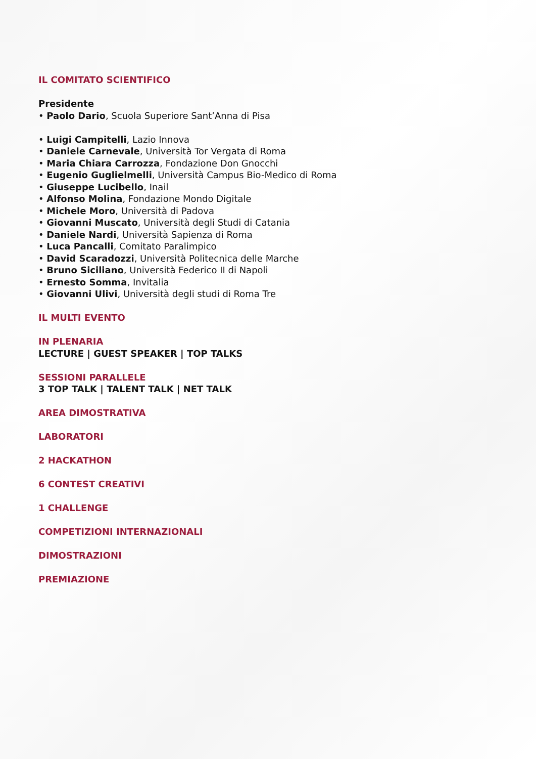IL COMITATO SCIENTIFICO
Presidente
• Paolo Dario, Scuola Superiore Sant’Anna di Pisa
• Luigi Campitelli, Lazio Innova
• Daniele Carnevale, Università Tor Vergata di Roma
• Maria Chiara Carrozza, Fondazione Don Gnocchi
• Eugenio Guglielmelli, Università Campus Bio-Medico di Roma
• Giuseppe Lucibello, Inail
• Alfonso Molina, Fondazione Mondo Digitale
• Michele Moro, Università di Padova
• Giovanni Muscato, Università degli Studi di Catania
• Daniele Nardi, Università Sapienza di Roma
• Luca Pancalli, Comitato Paralimpico
• David Scaradozzi, Università Politecnica delle Marche
• Bruno Siciliano, Università Federico II di Napoli
• Ernesto Somma, Invitalia
• Giovanni Ulivi, Università degli studi di Roma Tre
IL MULTI EVENTO
IN PLENARIA
LECTURE | GUEST SPEAKER | TOP TALKS
SESSIONI PARALLELE
3 TOP TALK | TALENT TALK | NET TALK
AREA DIMOSTRATIVA
LABORATORI
2 HACKATHON
6 CONTEST CREATIVI
1 CHALLENGE
COMPETIZIONI INTERNAZIONALI
DIMOSTRAZIONI
PREMIAZIONE